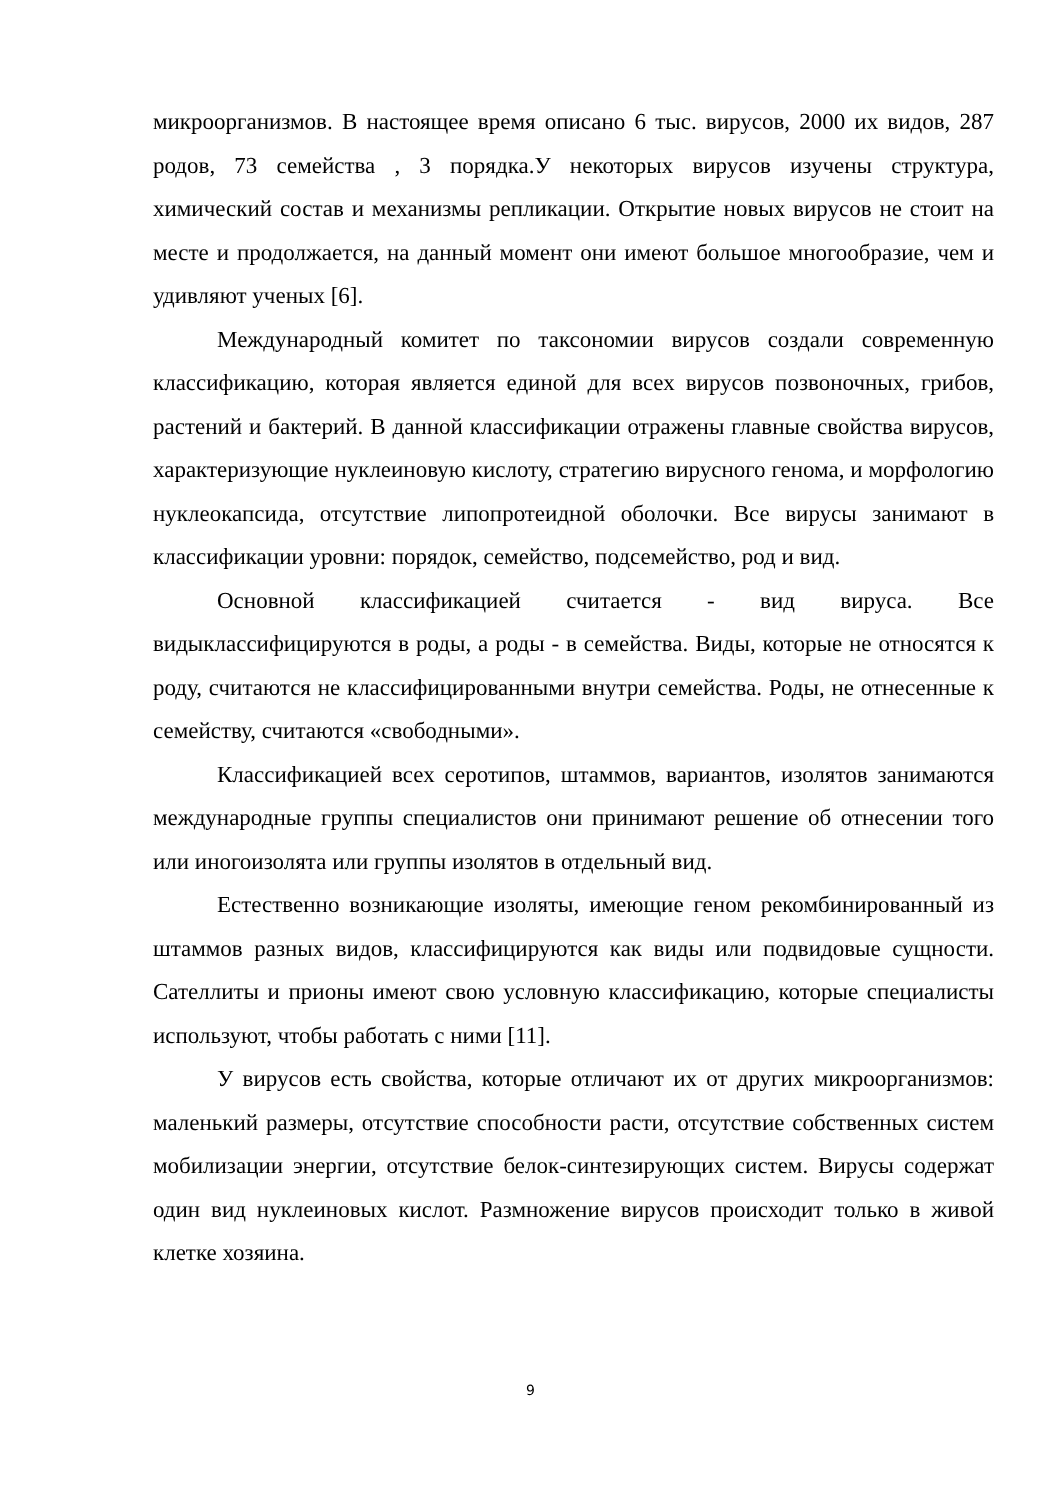микроорганизмов. В настоящее время описано 6 тыс. вирусов, 2000 их видов, 287 родов, 73 семейства , 3 порядка.У некоторых вирусов изучены структура, химический состав и механизмы репликации. Открытие новых вирусов не стоит на месте и продолжается, на данный момент они имеют большое многообразие, чем и удивляют ученых [6].
Международный комитет по таксономии вирусов создали современную классификацию, которая является единой для всех вирусов позвоночных, грибов, растений и бактерий. В данной классификации отражены главные свойства вирусов, характеризующие нуклеиновую кислоту, стратегию вирусного генома, и морфологию нуклеокапсида, отсутствие липопротеидной оболочки. Все вирусы занимают в классификации уровни: порядок, семейство, подсемейство, род и вид.
Основной классификацией считается - вид вируса. Все видыклассифицируются в роды, а роды - в семейства. Виды, которые не относятся к роду, считаются не классифицированными внутри семейства. Роды, не отнесенные к семейству, считаются «свободными».
Классификацией всех серотипов, штаммов, вариантов, изолятов занимаются международные группы специалистов они принимают решение об отнесении того или иногоизолята или группы изолятов в отдельный вид.
Естественно возникающие изоляты, имеющие геном рекомбинированный из штаммов разных видов, классифицируются как виды или подвидовые сущности. Сателлиты и прионы имеют свою условную классификацию, которые специалисты используют, чтобы работать с ними [11].
У вирусов есть свойства, которые отличают их от других микроорганизмов: маленький размеры, отсутствие способности расти, отсутствие собственных систем мобилизации энергии, отсутствие белок-синтезирующих систем. Вирусы содержат один вид нуклеиновых кислот. Размножение вирусов происходит только в живой клетке хозяина.
9